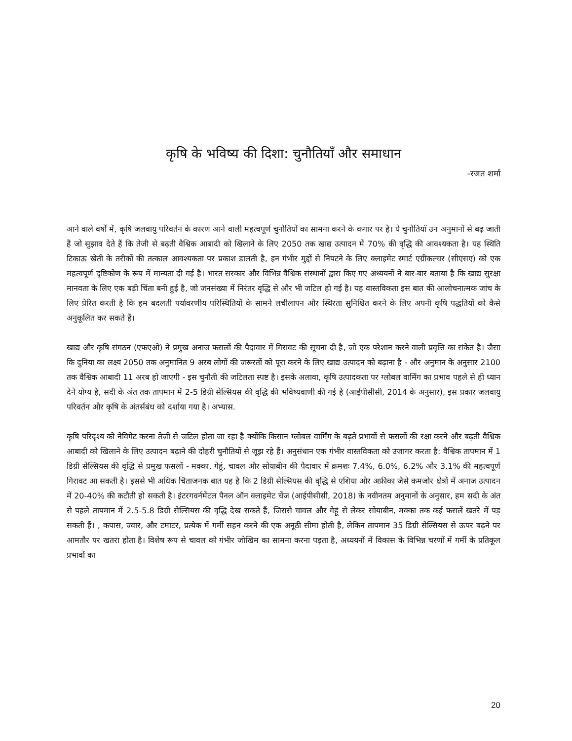कृषि के भविष्य की दिशा: चुनौतियाँ और समाधान
-रजत शर्मा
आने वाले वर्षों में, कृषि जलवायु परिवर्तन के कारण आने वाली महत्वपूर्ण चुनौतियों का सामना करने के कगार पर है। ये चुनौतियाँ उन अनुमानों से बढ़ जाती हैं जो सुझाव देते हैं कि तेजी से बढ़ती वैश्विक आबादी को खिलाने के लिए 2050 तक खाद्य उत्पादन में 70% की वृद्धि की आवश्यकता है। यह स्थिति टिकाऊ खेती के तरीकों की तत्काल आवश्यकता पर प्रकाश डालती है, इन गंभीर मुद्दों से निपटने के लिए क्लाइमेट स्मार्ट एग्रीकल्चर (सीएसए) को एक महत्वपूर्ण दृष्टिकोण के रूप में मान्यता दी गई है। भारत सरकार और विभिन्न वैश्विक संस्थानों द्वारा किए गए अध्ययनों ने बार-बार बताया है कि खाद्य सुरक्षा मानवता के लिए एक बड़ी चिंता बनी हुई है, जो जनसंख्या में निरंतर वृद्धि से और भी जटिल हो गई है। यह वास्तविकता इस बात की आलोचनात्मक जांच के लिए प्रेरित करती है कि हम बदलती पर्यावरणीय परिस्थितियों के सामने लचीलापन और स्थिरता सुनिश्चित करने के लिए अपनी कृषि पद्धतियों को कैसे अनुकूलित कर सकते हैं।
खाद्य और कृषि संगठन (एफएओ) ने प्रमुख अनाज फसलों की पैदावार में गिरावट की सूचना दी है, जो एक परेशान करने वाली प्रवृत्ति का संकेत है। जैसा कि दुनिया का लक्ष्य 2050 तक अनुमानित 9 अरब लोगों की जरूरतों को पूरा करने के लिए खाद्य उत्पादन को बढ़ाना है - और अनुमान के अनुसार 2100 तक वैश्विक आबादी 11 अरब हो जाएगी - इस चुनौती की जटिलता स्पष्ट है। इसके अलावा, कृषि उत्पादकता पर ग्लोबल वार्मिंग का प्रभाव पहले से ही ध्यान देने योग्य है, सदी के अंत तक तापमान में 2-5 डिग्री सेल्सियस की वृद्धि की भविष्यवाणी की गई है (आईपीसीसी, 2014 के अनुसार), इस प्रकार जलवायु परिवर्तन और कृषि के अंतर्संबंध को दर्शाया गया है। अभ्यास.
कृषि परिदृश्य को नेविगेट करना तेजी से जटिल होता जा रहा है क्योंकि किसान ग्लोबल वार्मिंग के बढ़ते प्रभावों से फसलों की रक्षा करने और बढ़ती वैश्विक आबादी को खिलाने के लिए उत्पादन बढ़ाने की दोहरी चुनौतियों से जूझ रहे हैं। अनुसंधान एक गंभीर वास्तविकता को उजागर करता है: वैश्विक तापमान में 1 डिग्री सेल्सियस की वृद्धि से प्रमुख फसलों - मक्का, गेहूं, चावल और सोयाबीन की पैदावार में क्रमशः 7.4%, 6.0%, 6.2% और 3.1% की महत्वपूर्ण गिरावट आ सकती है। इससे भी अधिक चिंताजनक बात यह है कि 2 डिग्री सेल्सियस की वृद्धि से एशिया और अफ्रीका जैसे कमजोर क्षेत्रों में अनाज उत्पादन में 20-40% की कटौती हो सकती है। इंटरगवर्नमेंटल पैनल ऑन क्लाइमेट चेंज (आईपीसीसी, 2018) के नवीनतम अनुमानों के अनुसार, हम सदी के अंत से पहले तापमान में 2.5-5.8 डिग्री सेल्सियस की वृद्धि देख सकते हैं, जिससे चावल और गेहूं से लेकर सोयाबीन, मक्का तक कई फसलें खतरे में पड़ सकती हैं। , कपास, ज्वार, और टमाटर, प्रत्येक में गर्मी सहन करने की एक अनूठी सीमा होती है, लेकिन तापमान 35 डिग्री सेल्सियस से ऊपर बढ़ने पर आमतौर पर खतरा होता है। विशेष रूप से चावल को गंभीर जोखिम का सामना करना पड़ता है, अध्ययनों में विकास के विभिन्न चरणों में गर्मी के प्रतिकूल प्रभावों का
20